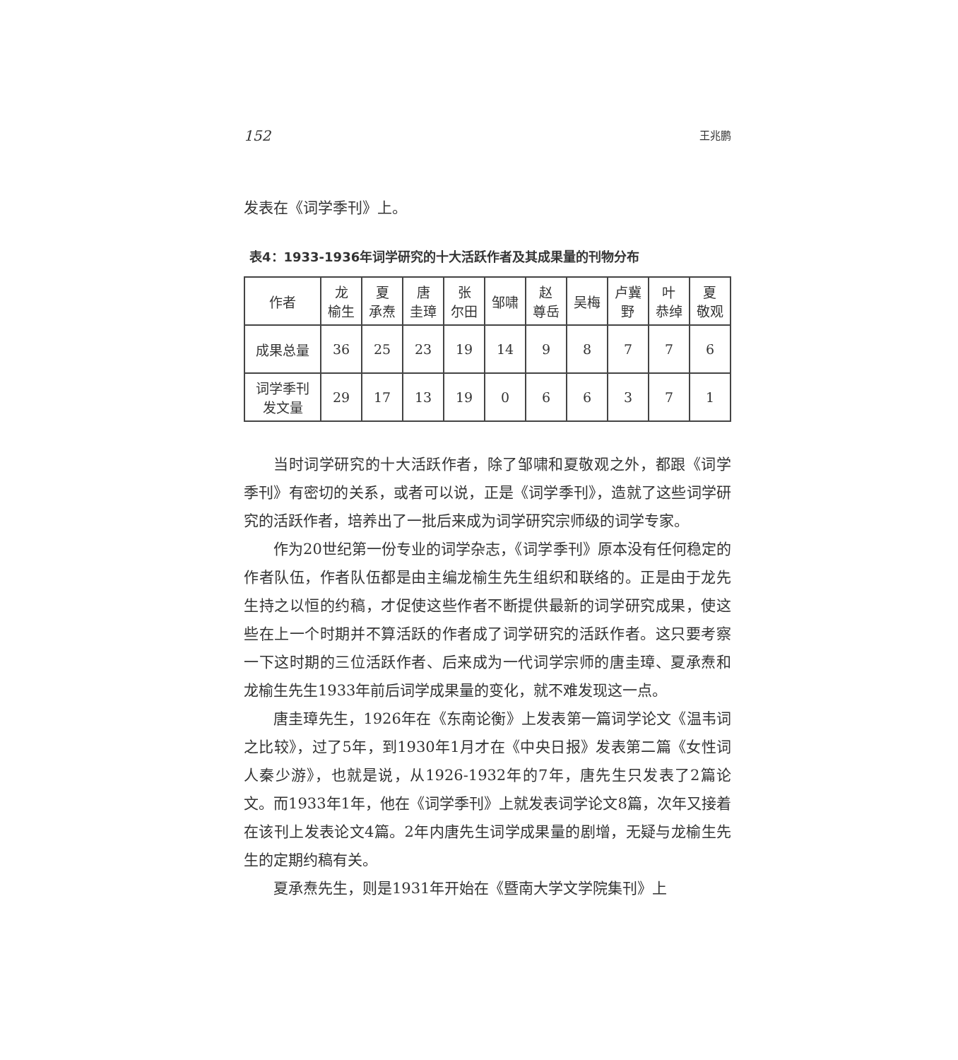152 王兆鹏
发表在《词学季刊》上。
表4：1933-1936年词学研究的十大活跃作者及其成果量的刊物分布
| 作者 | 龙 榆生 | 夏 承焘 | 唐 圭璋 | 张 尔田 | 邹啸 | 赵 尊岳 | 吴梅 | 卢冀 野 | 叶 恭绰 | 夏 敬观 |
| --- | --- | --- | --- | --- | --- | --- | --- | --- | --- | --- |
| 成果总量 | 36 | 25 | 23 | 19 | 14 | 9 | 8 | 7 | 7 | 6 |
| 词学季刊 发文量 | 29 | 17 | 13 | 19 | 0 | 6 | 6 | 3 | 7 | 1 |
当时词学研究的十大活跃作者，除了邹啸和夏敬观之外，都跟《词学季刊》有密切的关系，或者可以说，正是《词学季刊》，造就了这些词学研究的活跃作者，培养出了一批后来成为词学研究宗师级的词学专家。
作为20世纪第一份专业的词学杂志，《词学季刊》原本没有任何稳定的作者队伍，作者队伍都是由主编龙榆生先生组织和联络的。正是由于龙先生持之以恒的约稿，才促使这些作者不断提供最新的词学研究成果，使这些在上一个时期并不算活跃的作者成了词学研究的活跃作者。这只要考察一下这时期的三位活跃作者、后来成为一代词学宗师的唐圭璋、夏承焘和龙榆生先生1933年前后词学成果量的变化，就不难发现这一点。
唐圭璋先生，1926年在《东南论衡》上发表第一篇词学论文《温韦词之比较》，过了5年，到1930年1月才在《中央日报》发表第二篇《女性词人秦少游》，也就是说，从1926-1932年的7年，唐先生只发表了2篇论文。而1933年1年，他在《词学季刊》上就发表词学论文8篇，次年又接着在该刊上发表论文4篇。2年内唐先生词学成果量的剧增，无疑与龙榆生先生的定期约稿有关。
夏承焘先生，则是1931年开始在《暨南大学文学院集刊》上